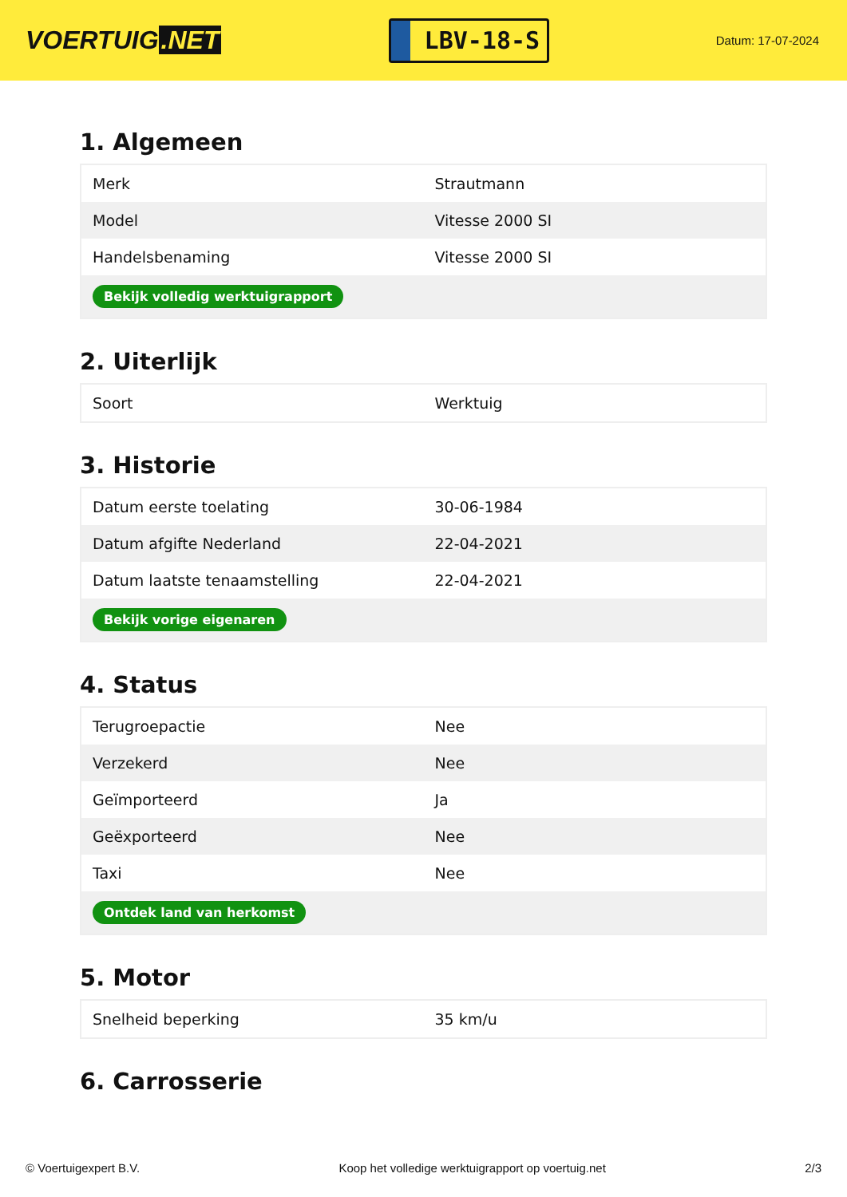VOERTUIG.NET
LBV-18-S
Datum: 17-07-2024
1. Algemeen
| Merk | Strautmann |
| Model | Vitesse 2000 SI |
| Handelsbenaming | Vitesse 2000 SI |
| Bekijk volledig werktuigrapport | |
2. Uiterlijk
| Soort | Werktuig |
3. Historie
| Datum eerste toelating | 30-06-1984 |
| Datum afgifte Nederland | 22-04-2021 |
| Datum laatste tenaamstelling | 22-04-2021 |
| Bekijk vorige eigenaren | |
4. Status
| Terugroepactie | Nee |
| Verzekerd | Nee |
| Geïmporteerd | Ja |
| Geëxporteerd | Nee |
| Taxi | Nee |
| Ontdek land van herkomst | |
5. Motor
| Snelheid beperking | 35 km/u |
6. Carrosserie
© Voertuigexpert B.V. Koop het volledige werktuigrapport op voertuig.net 2/3